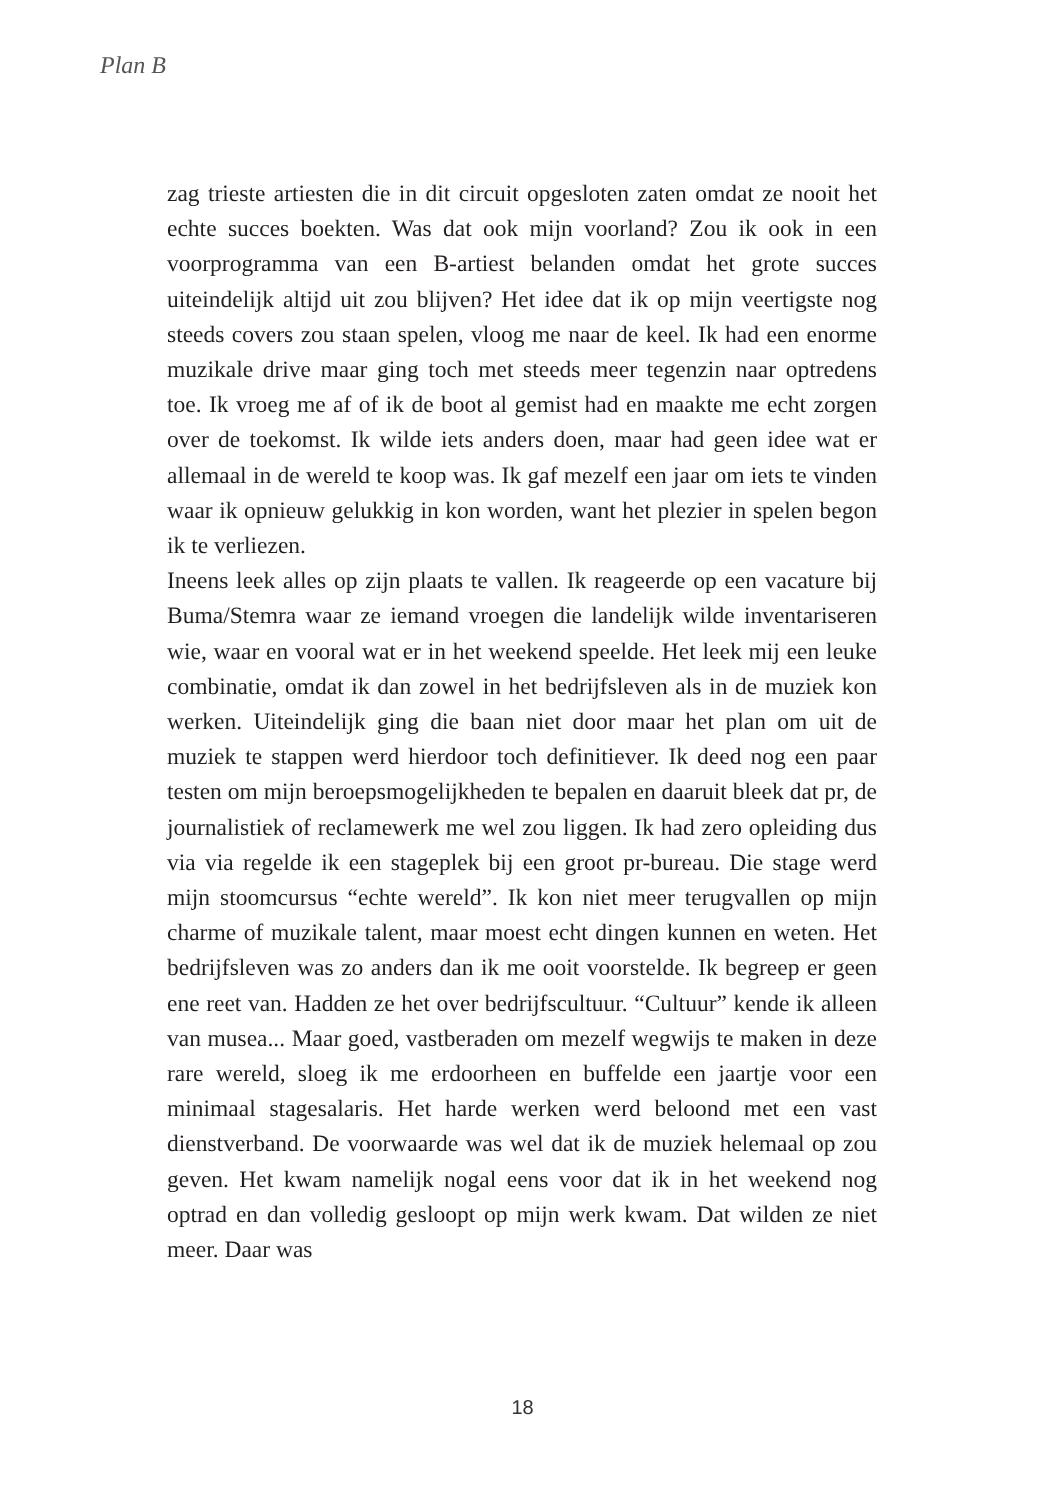Plan B
zag trieste artiesten die in dit circuit opgesloten zaten omdat ze nooit het echte succes boekten. Was dat ook mijn voorland? Zou ik ook in een voorprogramma van een B-artiest belanden omdat het grote succes uiteindelijk altijd uit zou blijven? Het idee dat ik op mijn veertigste nog steeds covers zou staan spelen, vloog me naar de keel. Ik had een enorme muzikale drive maar ging toch met steeds meer tegenzin naar optredens toe. Ik vroeg me af of ik de boot al gemist had en maakte me echt zorgen over de toekomst. Ik wilde iets anders doen, maar had geen idee wat er allemaal in de wereld te koop was. Ik gaf mezelf een jaar om iets te vinden waar ik opnieuw gelukkig in kon worden, want het plezier in spelen begon ik te verliezen.
Ineens leek alles op zijn plaats te vallen. Ik reageerde op een vacature bij Buma/Stemra waar ze iemand vroegen die landelijk wilde inventariseren wie, waar en vooral wat er in het weekend speelde. Het leek mij een leuke combinatie, omdat ik dan zowel in het bedrijfsleven als in de muziek kon werken. Uiteindelijk ging die baan niet door maar het plan om uit de muziek te stappen werd hierdoor toch definitiever. Ik deed nog een paar testen om mijn beroepsmogelijkheden te bepalen en daaruit bleek dat pr, de journalistiek of reclamewerk me wel zou liggen. Ik had zero opleiding dus via via regelde ik een stageplek bij een groot pr-bureau. Die stage werd mijn stoomcursus “echte wereld”. Ik kon niet meer terugvallen op mijn charme of muzikale talent, maar moest echt dingen kunnen en weten. Het bedrijfsleven was zo anders dan ik me ooit voorstelde. Ik begreep er geen ene reet van. Hadden ze het over bedrijfscultuur. “Cultuur” kende ik alleen van musea... Maar goed, vastberaden om mezelf wegwijs te maken in deze rare wereld, sloeg ik me erdoorheen en buffelde een jaartje voor een minimaal stagesalaris. Het harde werken werd beloond met een vast dienstverband. De voorwaarde was wel dat ik de muziek helemaal op zou geven. Het kwam namelijk nogal eens voor dat ik in het weekend nog optrad en dan volledig gesloopt op mijn werk kwam. Dat wilden ze niet meer. Daar was
18